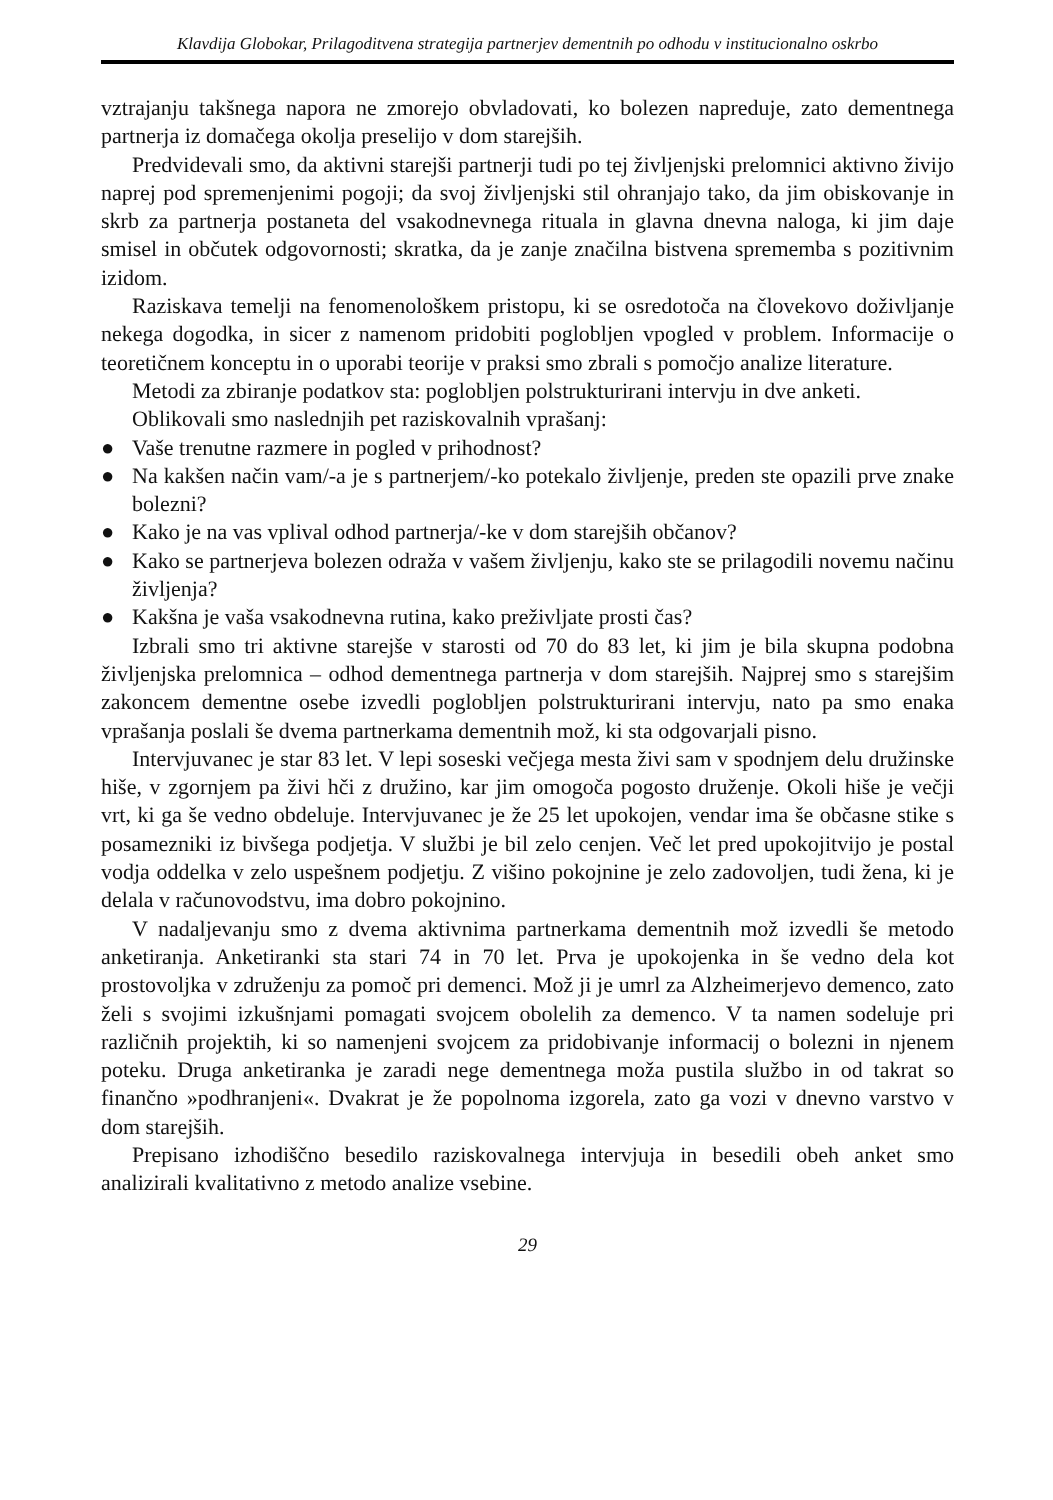Klavdija Globokar, Prilagoditvena strategija partnerjev dementnih po odhodu v institucionalno oskrbo
vztrajanju takšnega napora ne zmorejo obvladovati, ko bolezen napreduje, zato dementnega partnerja iz domačega okolja preselijo v dom starejših.
Predvidevali smo, da aktivni starejši partnerji tudi po tej življenjski prelomnici aktivno živijo naprej pod spremenjenimi pogoji; da svoj življenjski stil ohranjajo tako, da jim obiskovanje in skrb za partnerja postaneta del vsakodnevnega rituala in glavna dnevna naloga, ki jim daje smisel in občutek odgovornosti; skratka, da je zanje značilna bistvena sprememba s pozitivnim izidom.
Raziskava temelji na fenomenološkem pristopu, ki se osredotoča na človekovo doživljanje nekega dogodka, in sicer z namenom pridobiti poglobljen vpogled v problem. Informacije o teoretičnem konceptu in o uporabi teorije v praksi smo zbrali s pomočjo analize literature.
Metodi za zbiranje podatkov sta: poglobljen polstrukturirani intervju in dve anketi.
Oblikovali smo naslednjih pet raziskovalnih vprašanj:
● Vaše trenutne razmere in pogled v prihodnost?
● Na kakšen način vam/-a je s partnerjem/-ko potekalo življenje, preden ste opazili prve znake bolezni?
● Kako je na vas vplival odhod partnerja/-ke v dom starejših občanov?
● Kako se partnerjeva bolezen odraža v vašem življenju, kako ste se prilagodili novemu načinu življenja?
● Kakšna je vaša vsakodnevna rutina, kako preživljate prosti čas?
Izbrali smo tri aktivne starejše v starosti od 70 do 83 let, ki jim je bila skupna podobna življenjska prelomnica – odhod dementnega partnerja v dom starejših. Najprej smo s starejšim zakoncem dementne osebe izvedli poglobljen polstrukturirani intervju, nato pa smo enaka vprašanja poslali še dvema partnerkama dementnih mož, ki sta odgovarjali pisno.
Intervjuvanec je star 83 let. V lepi soseski večjega mesta živi sam v spodnjem delu družinske hiše, v zgornjem pa živi hči z družino, kar jim omogoča pogosto druženje. Okoli hiše je večji vrt, ki ga še vedno obdeluje. Intervjuvanec je že 25 let upokojen, vendar ima še občasne stike s posamezniki iz bivšega podjetja. V službi je bil zelo cenjen. Več let pred upokojitvijo je postal vodja oddelka v zelo uspešnem podjetju. Z višino pokojnine je zelo zadovoljen, tudi žena, ki je delala v računovodstvu, ima dobro pokojnino.
V nadaljevanju smo z dvema aktivnima partnerkama dementnih mož izvedli še metodo anketiranja. Anketiranki sta stari 74 in 70 let. Prva je upokojenka in še vedno dela kot prostovoljka v združenju za pomoč pri demenci. Mož ji je umrl za Alzheimerjevo demenco, zato želi s svojimi izkušnjami pomagati svojcem obolelih za demenco. V ta namen sodeluje pri različnih projektih, ki so namenjeni svojcem za pridobivanje informacij o bolezni in njenem poteku. Druga anketiranka je zaradi nege dementnega moža pustila službo in od takrat so finančno »podhranjeni«. Dvakrat je že popolnoma izgorela, zato ga vozi v dnevno varstvo v dom starejših.
Prepisano izhodiščno besedilo raziskovalnega intervjuja in besedili obeh anket smo analizirali kvalitativno z metodo analize vsebine.
29